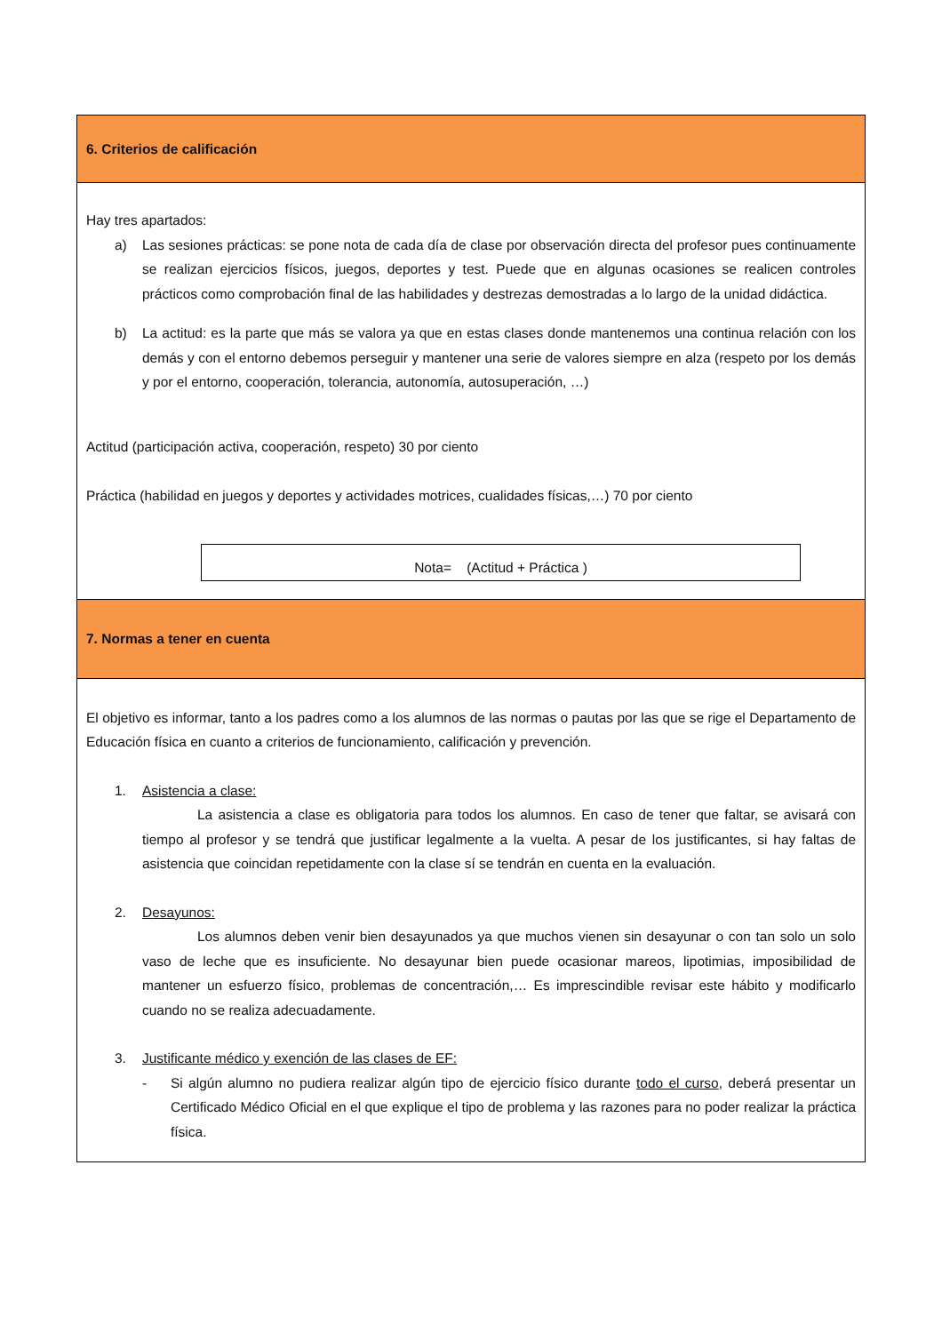6. Criterios de calificación
Hay tres apartados:
a) Las sesiones prácticas: se pone nota de cada día de clase por observación directa del profesor pues continuamente se realizan ejercicios físicos, juegos, deportes y test. Puede que en algunas ocasiones se realicen controles prácticos como comprobación final de las habilidades y destrezas demostradas a lo largo de la unidad didáctica.
b) La actitud: es la parte que más se valora ya que en estas clases donde mantenemos una continua relación con los demás y con el entorno debemos perseguir y mantener una serie de valores siempre en alza (respeto por los demás y por el entorno, cooperación, tolerancia, autonomía, autosuperación, …)
Actitud (participación activa, cooperación, respeto) 30 por ciento
Práctica (habilidad en juegos y deportes y actividades motrices, cualidades físicas,…) 70 por ciento
Nota= (Actitud + Práctica )
7. Normas a tener en cuenta
El objetivo es informar, tanto a los padres como a los alumnos de las normas o pautas por las que se rige el Departamento de Educación física en cuanto a criterios de funcionamiento, calificación y prevención.
1. Asistencia a clase:
La asistencia a clase es obligatoria para todos los alumnos. En caso de tener que faltar, se avisará con tiempo al profesor y se tendrá que justificar legalmente a la vuelta. A pesar de los justificantes, si hay faltas de asistencia que coincidan repetidamente con la clase sí se tendrán en cuenta en la evaluación.
2. Desayunos:
Los alumnos deben venir bien desayunados ya que muchos vienen sin desayunar o con tan solo un solo vaso de leche que es insuficiente. No desayunar bien puede ocasionar mareos, lipotimias, imposibilidad de mantener un esfuerzo físico, problemas de concentración,… Es imprescindible revisar este hábito y modificarlo cuando no se realiza adecuadamente.
3. Justificante médico y exención de las clases de EF:
- Si algún alumno no pudiera realizar algún tipo de ejercicio físico durante todo el curso, deberá presentar un Certificado Médico Oficial en el que explique el tipo de problema y las razones para no poder realizar la práctica física.